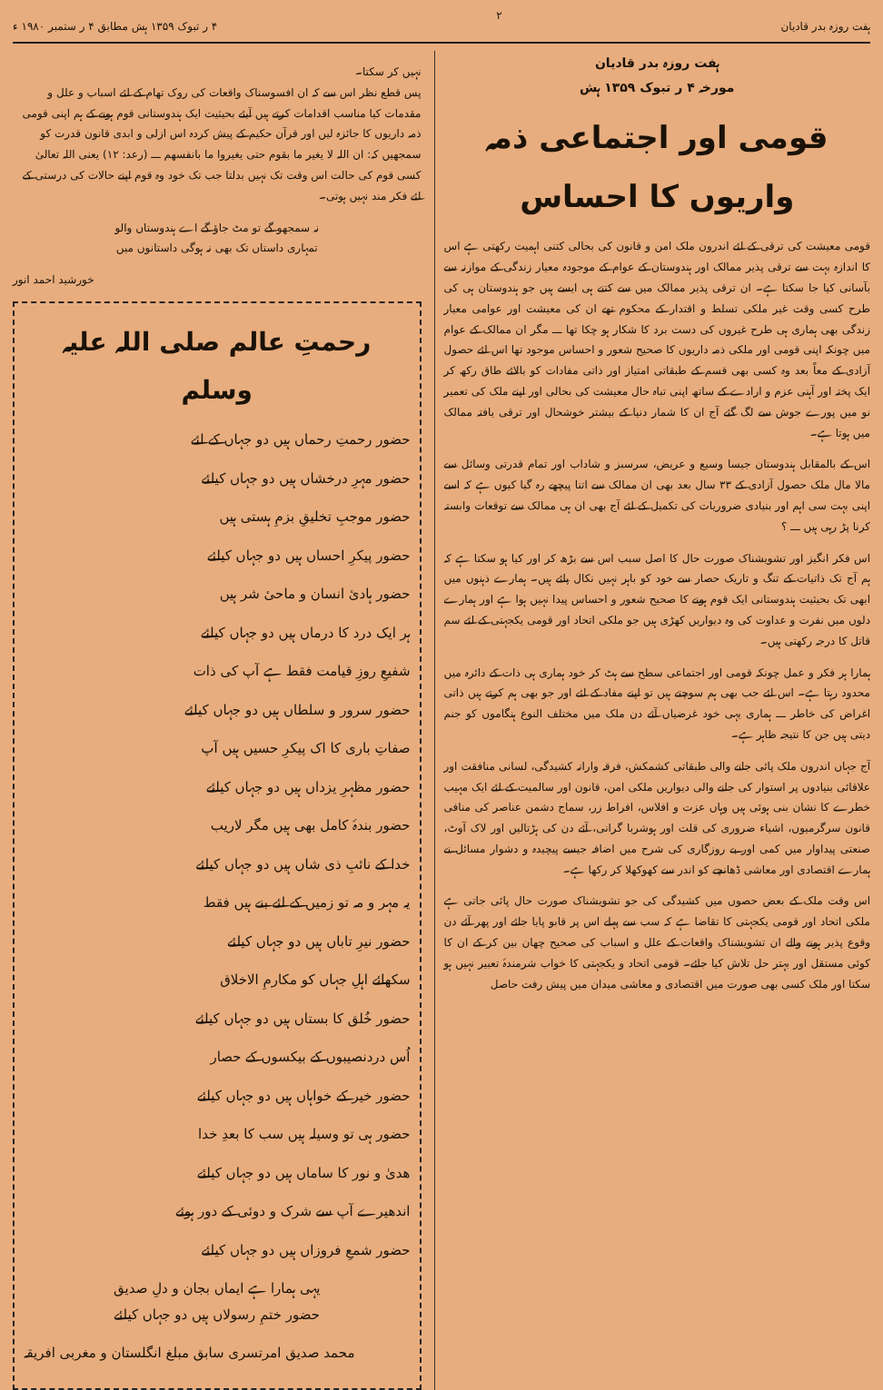ہفت روزہ بدر قادیان ۲ ۴ ر تبوک ۱۳۵۹ ہش مطابق ۴ ر ستمبر ۱۹۸۰ ء
ہفت روزہ بدر قادیان
مورخہ ۴ ر تبوک ۱۳۵۹ ہش
قومی اور اجتماعی ذمہ واریوں کا احساس
قومی معیشت کی ترقی کے لئے اندرون ملک امن و قانون کی بحالی کتنی اہمیت رکھتی ہے اس کا اندازہ بہت سے ترقی پذیر ممالک اور ہندوستان کے عوام کے موجودہ معیار زندگی کے موازنہ سے بآسانی کیا جا سکتا ہے۔ ان ترقی پذیر ممالک میں سے کتنے ہی ایسے ہیں جو ہندوستان ہی کی طرح کسی وقت غیر ملکی تسلط و اقتدار کے محکوم تھے ان کی معیشت اور عوامی معیار زندگی بھی ہماری ہی طرح غیروں کی دست برد کا شکار ہو چکا تھا ـــ مگر ان ممالک کے عوام میں چونکہ اپنی قومی اور ملکی ذمہ داریوں کا صحیح شعور و احساس موجود تھا اس لئے حصول آزادی کے معاً بعد وہ کسی بھی قسم کے طبقاتی امتیاز اور ذاتی مفادات کو بالائے طاق رکھ کر ایک پختہ اور آہنی عزم و ارادے کے ساتھ اپنی تباہ حال معیشت کی بحالی اور اپنے ملک کی تعمیر نو میں پورے جوش سے لگ گئے آج ان کا شمار دنیا کے بیشتر خوشحال اور ترقی یافتہ ممالک میں ہوتا ہے۔
اس کے بالمقابل ہندوستان جیسا وسیع و عریض، سرسبز و شاداب اور تمام قدرتی وسائل سے مالا مال ملک حصول آزادی کے ۳۳ سال بعد بھی ان ممالک سے اتنا پیچھے رہ گیا کیوں ہے کہ اسے اپنی بہت سی اہم اور بنیادی ضروریات کی تکمیل کے لئے آج بھی ان ہی ممالک سے توقعات وابستہ کرنا پڑ رہی ہیں ـــ ؟
اس فکر انگیز اور تشویشناک صورت حال کا اصل سبب اس سے بڑھ کر اور کیا ہو سکتا ہے کہ ہم آج تک ذاتیات کے تنگ و تاریک حصار سے خود کو باہر نہیں نکال پائے ہیں۔ ہمارے ذہنوں میں ابھی تک بحیثیت ہندوستانی ایک قوم ہونے کا صحیح شعور و احساس پیدا نہیں ہوا ہے اور ہمارے دلوں میں نفرت و عداوت کی وہ دیواریں کھڑی ہیں جو ملکی اتحاد اور قومی یکجہتی کے لئے سم قاتل کا درجہ رکھتی ہیں۔
ہمارا ہر فکر و عمل چونکہ قومی اور اجتماعی سطح سے ہٹ کر خود ہماری ہی ذات کے دائرہ میں محدود رہتا ہے۔ اس لئے جب بھی ہم سوچتے ہیں تو اپنے مفاد کے لئے اور جو بھی ہم کرتے ہیں ذاتی اغراض کی خاطر ـــ ہماری یہی خود غرضیاں آئے دن ملک میں مختلف النوع ہنگاموں کو جنم دیتی ہیں جن کا نتیجہ ظاہر ہے۔
آج جہاں اندرون ملک پائی جانے والی طبقاتی کشمکش، فرقہ وارانہ کشیدگی، لسانی منافقت اور علاقائی بنیادوں پر استوار کی جانے والی دیواریں ملکی امن، قانون اور سالمیت کے لئے ایک مہیب خطرے کا نشان بنی ہوئی ہیں وہاں عزت و افلاس، افراط زر، سماج دشمن عناصر کی منافی قانون سرگرمیوں، اشیاء ضروری کی قلت اور ہوشربا گرانی، آئے دن کی ہڑتالیں اور لاک آوٹ، صنعتی پیداوار میں کمی اور بے روزگاری کی شرح میں اضافہ جیسے پیچیدہ و دشوار مسائل نے ہمارے اقتصادی اور معاشی ڈھانچے کو اندر سے کھوکھلا کر رکھا ہے۔
اس وقت ملک کے بعض حصوں میں کشیدگی کی جو تشویشناک صورت حال پائی جاتی ہے ملکی اتحاد اور قومی یکجہتی کا تقاضا ہے کہ سب سے پہلے اس پر قابو پایا جائے اور پھر آئے دن وقوع پذیر ہونے والے ان تشویشناک واقعات کے علل و اسباب کی صحیح چھان بین کر کے ان کا کوئی مستقل اور بہتر حل تلاش کیا جائے۔ قومی اتحاد و یکجہتی کا خواب شرمندۂ تعبیر نہیں ہو سکتا اور ملک کسی بھی صورت میں اقتصادی و معاشی میدان میں پیش رفت حاصل
نہیں کر سکتا۔
پس قطع نظر اس سے کہ ان افسوسناک واقعات کی روک تھام کے لئے اسباب و علل و مقدمات کیا مناسب اقدامات کرتے ہیں آیئے بحیثیت ایک ہندوستانی قوم ہونے کے ہم اپنی قومی ذمہ داریوں کا جائزہ لیں اور قرآن حکیم کے پیش کردہ اس ازلی و ابدی قانون قدرت کو سمجھیں کہ: ان اللہ لا یغیر ما بقوم حتی یغیروا ما بانفسھم ـــ (رعد: ۱۲) یعنی اللہ تعالیٰ کسی قوم کی حالت اس وقت تک نہیں بدلتا جب تک خود وہ قوم اپنے حالات کی درستی کے لئے فکر مند نہیں ہوتی۔
نہ سمجھو گے تو مٹ جاؤ گے اے ہندوستاں والو
تمہاری داستاں تک بھی نہ ہوگی داستانوں میں
خورشید احمد انور
رحمتِ عالم صلی اللہ علیہ وسلم
حضور رحمتِ رحماں ہیں دو جہاں کے لئے
حضور مہرِ درخشاں ہیں دو جہاں کیلئے
حضور موجبِ تخلیقِ بزمِ ہستی ہیں
حضور پیکرِ احساں ہیں دو جہاں کیلئے
حضور ہادیٔ انسان و ماحیٔ شر ہیں
ہر ایک درد کا درماں ہیں دو جہاں کیلئے
شفیعِ روزِ قیامت فقط ہے آپ کی ذات
حضور سرور و سلطاں ہیں دو جہاں کیلئے
صفاتِ باری کا اک پیکرِ حسیں ہیں آپ
حضور مظہرِ یزداں ہیں دو جہاں کیلئے
حضور بندۂ کامل بھی ہیں مگر لاریب
خدا کے نائبِ ذی شاں ہیں دو جہاں کیلئے
یہ مہر و مہ تو زمیں کے لئے بنے ہیں فقط
حضور نیرِ تاباں ہیں دو جہاں کیلئے
سکھائے اہلِ جہاں کو مکارمِ الاخلاق
حضور خُلق کا بستاں ہیں دو جہاں کیلئے
اُس دردنصیبوں کے بیکسوں کے حصار
حضور خیر کے خواہاں ہیں دو جہاں کیلئے
حضور ہی تو وسیلہ ہیں سب کا بعدِ خدا
ھدیٰ و نور کا ساماں ہیں دو جہاں کیلئے
اندھیرے آپ سے شرک و دوئی کے دور ہوئے
حضور شمعِ فروزاں ہیں دو جہاں کیلئے
یہی ہمارا ہے ایماں بجان و دلِ صدیق
حضور ختمِ رسولاں ہیں دو جہاں کیلئے
محمد صدیق امرتسری سابق مبلغ انگلستان و مغربی افریقہ